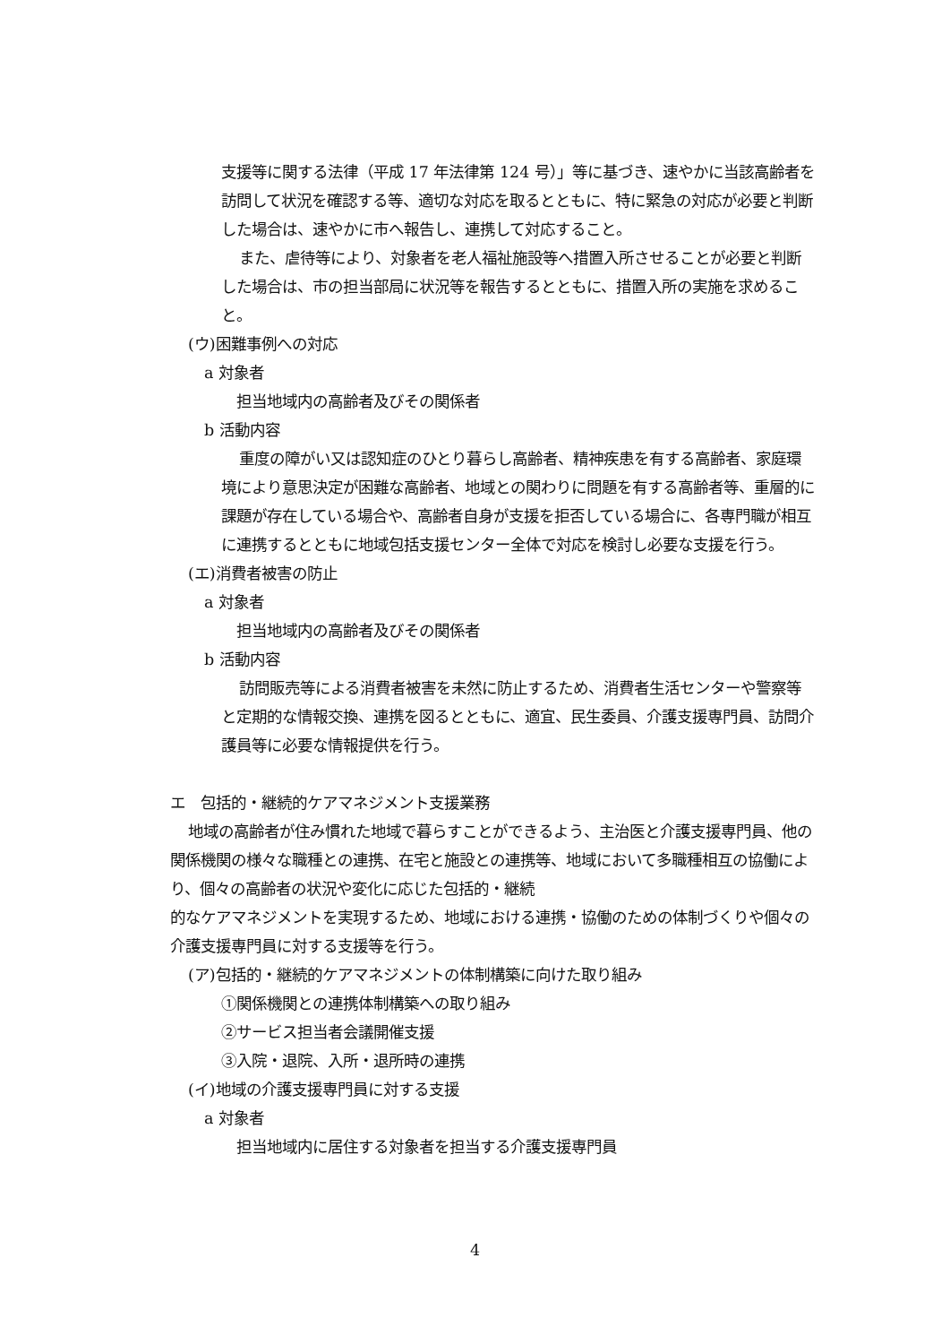支援等に関する法律（平成 17 年法律第 124 号）」等に基づき、速やかに当該高齢者を訪問して状況を確認する等、適切な対応を取るとともに、特に緊急の対応が必要と判断した場合は、速やかに市へ報告し、連携して対応すること。
また、虐待等により、対象者を老人福祉施設等へ措置入所させることが必要と判断した場合は、市の担当部局に状況等を報告するとともに、措置入所の実施を求めること。
(ウ)困難事例への対応
a 対象者
　担当地域内の高齢者及びその関係者
b 活動内容
重度の障がい又は認知症のひとり暮らし高齢者、精神疾患を有する高齢者、家庭環境により意思決定が困難な高齢者、地域との関わりに問題を有する高齢者等、重層的に課題が存在している場合や、高齢者自身が支援を拒否している場合に、各専門職が相互に連携するとともに地域包括支援センター全体で対応を検討し必要な支援を行う。
(エ)消費者被害の防止
a 対象者
　担当地域内の高齢者及びその関係者
b 活動内容
訪問販売等による消費者被害を未然に防止するため、消費者生活センターや警察等と定期的な情報交換、連携を図るとともに、適宜、民生委員、介護支援専門員、訪問介護員等に必要な情報提供を行う。
エ　包括的・継続的ケアマネジメント支援業務
地域の高齢者が住み慣れた地域で暮らすことができるよう、主治医と介護支援専門員、他の関係機関の様々な職種との連携、在宅と施設との連携等、地域において多職種相互の協働により、個々の高齢者の状況や変化に応じた包括的・継続
的なケアマネジメントを実現するため、地域における連携・協働のための体制づくりや個々の介護支援専門員に対する支援等を行う。
(ア)包括的・継続的ケアマネジメントの体制構築に向けた取り組み
①関係機関との連携体制構築への取り組み
②サービス担当者会議開催支援
③入院・退院、入所・退所時の連携
(イ)地域の介護支援専門員に対する支援
a 対象者
　担当地域内に居住する対象者を担当する介護支援専門員
4